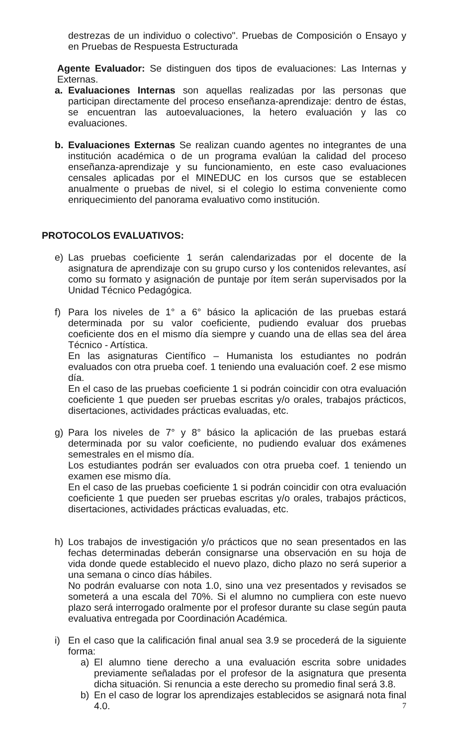destrezas de un individuo o colectivo". Pruebas de Composición o Ensayo y en Pruebas de Respuesta Estructurada
Agente Evaluador: Se distinguen dos tipos de evaluaciones: Las Internas y Externas.
a. Evaluaciones Internas son aquellas realizadas por las personas que participan directamente del proceso enseñanza-aprendizaje: dentro de éstas, se encuentran las autoevaluaciones, la hetero evaluación y las co evaluaciones.
b. Evaluaciones Externas Se realizan cuando agentes no integrantes de una institución académica o de un programa evalúan la calidad del proceso enseñanza-aprendizaje y su funcionamiento, en este caso evaluaciones censales aplicadas por el MINEDUC en los cursos que se establecen anualmente o pruebas de nivel, si el colegio lo estima conveniente como enriquecimiento del panorama evaluativo como institución.
PROTOCOLOS EVALUATIVOS:
e) Las pruebas coeficiente 1 serán calendarizadas por el docente de la asignatura de aprendizaje con su grupo curso y los contenidos relevantes, así como su formato y asignación de puntaje por ítem serán supervisados por la Unidad Técnico Pedagógica.
f) Para los niveles de 1° a 6° básico la aplicación de las pruebas estará determinada por su valor coeficiente, pudiendo evaluar dos pruebas coeficiente dos en el mismo día siempre y cuando una de ellas sea del área Técnico - Artística.
En las asignaturas Científico – Humanista los estudiantes no podrán evaluados con otra prueba coef. 1 teniendo una evaluación coef. 2 ese mismo día.
En el caso de las pruebas coeficiente 1 si podrán coincidir con otra evaluación coeficiente 1 que pueden ser pruebas escritas y/o orales, trabajos prácticos, disertaciones, actividades prácticas evaluadas, etc.
g) Para los niveles de 7° y 8° básico la aplicación de las pruebas estará determinada por su valor coeficiente, no pudiendo evaluar dos exámenes semestrales en el mismo día.
Los estudiantes podrán ser evaluados con otra prueba coef. 1 teniendo un examen ese mismo día.
En el caso de las pruebas coeficiente 1 si podrán coincidir con otra evaluación coeficiente 1 que pueden ser pruebas escritas y/o orales, trabajos prácticos, disertaciones, actividades prácticas evaluadas, etc.
h) Los trabajos de investigación y/o prácticos que no sean presentados en las fechas determinadas deberán consignarse una observación en su hoja de vida donde quede establecido el nuevo plazo, dicho plazo no será superior a una semana o cinco días hábiles.
No podrán evaluarse con nota 1.0, sino una vez presentados y revisados se someterá a una escala del 70%. Si el alumno no cumpliera con este nuevo plazo será interrogado oralmente por el profesor durante su clase según pauta evaluativa entregada por Coordinación Académica.
i) En el caso que la calificación final anual sea 3.9 se procederá de la siguiente forma:
a) El alumno tiene derecho a una evaluación escrita sobre unidades previamente señaladas por el profesor de la asignatura que presenta dicha situación. Si renuncia a este derecho su promedio final será 3.8.
b) En el caso de lograr los aprendizajes establecidos se asignará nota final 4.0.
7